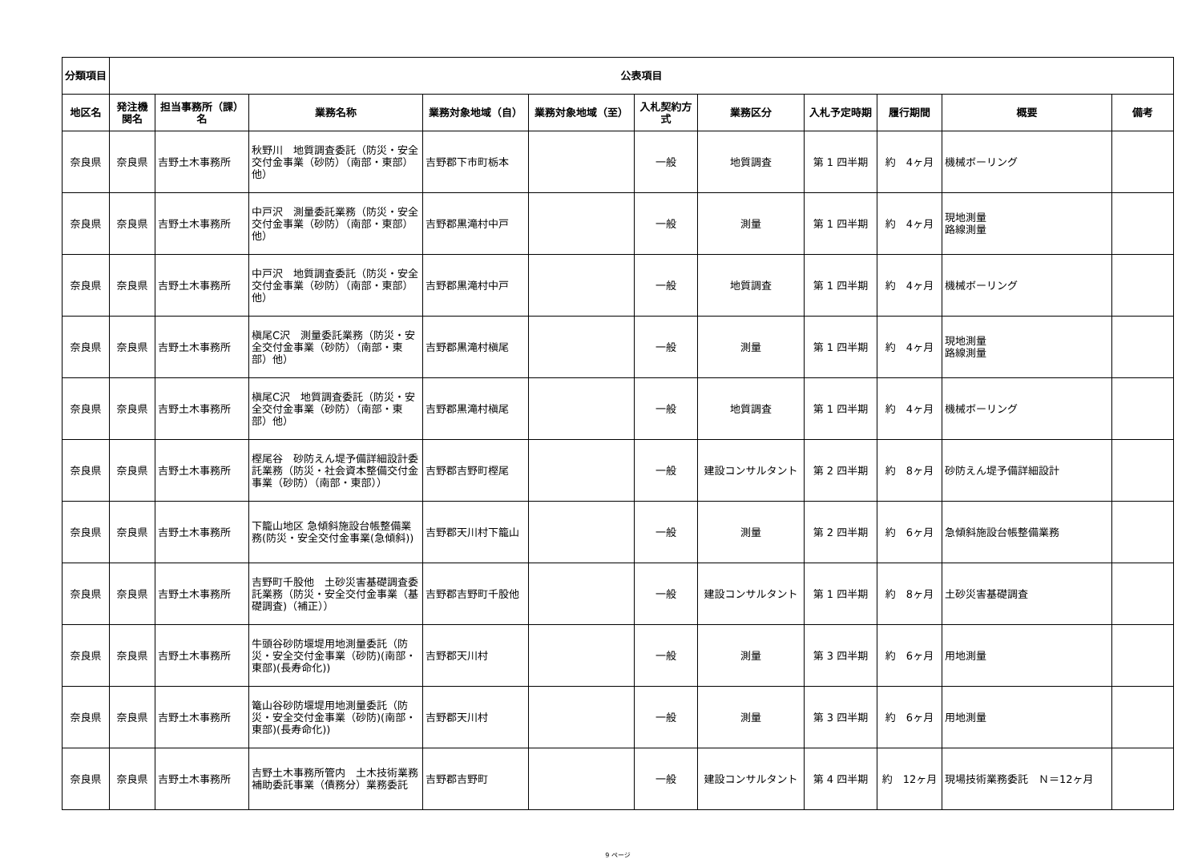| 分類項目 | 公表項目 | | | | | | | | | | |
| --- | --- | --- | --- | --- | --- | --- | --- | --- | --- | --- | --- |
| 地区名 | 発注機関名 | 担当事務所（課）名 | 業務名称 | 業務対象地域（自） | 業務対象地域（至） | 入札契約方式 | 業務区分 | 入札予定時期 | 履行期間 | 概要 | 備考 |
| 奈良県 | 奈良県 | 吉野土木事務所 | 秋野川 地質調査委託（防災・安全交付金事業（砂防）（南部・東部）他） | 吉野郡下市町栃本 | | 一般 | 地質調査 | 第 1 四半期 | 約 4ヶ月 | 機械ボーリング | |
| 奈良県 | 奈良県 | 吉野土木事務所 | 中戸沢 測量委託業務（防災・安全交付金事業（砂防）（南部・東部）他） | 吉野郡黒滝村中戸 | | 一般 | 測量 | 第 1 四半期 | 約 4ヶ月 | 現地測量 路線測量 | |
| 奈良県 | 奈良県 | 吉野土木事務所 | 中戸沢 地質調査委託（防災・安全交付金事業（砂防）（南部・東部）他） | 吉野郡黒滝村中戸 | | 一般 | 地質調査 | 第 1 四半期 | 約 4ヶ月 | 機械ボーリング | |
| 奈良県 | 奈良県 | 吉野土木事務所 | 槇尾C沢 測量委託業務（防災・安全交付金事業（砂防）（南部・東部）他） | 吉野郡黒滝村槇尾 | | 一般 | 測量 | 第 1 四半期 | 約 4ヶ月 | 現地測量 路線測量 | |
| 奈良県 | 奈良県 | 吉野土木事務所 | 槇尾C沢 地質調査委託（防災・安全交付金事業（砂防）（南部・東部）他） | 吉野郡黒滝村槇尾 | | 一般 | 地質調査 | 第 1 四半期 | 約 4ヶ月 | 機械ボーリング | |
| 奈良県 | 奈良県 | 吉野土木事務所 | 樫尾谷 砂防えん堤予備詳細設計委託業務（防災・社会資本整備交付金事業（砂防）（南部・東部）） | 吉野郡吉野町樫尾 | | 一般 | 建設コンサルタント | 第 2 四半期 | 約 8ヶ月 | 砂防えん堤予備詳細設計 | |
| 奈良県 | 奈良県 | 吉野土木事務所 | 下籠山地区 急傾斜施設台帳整備業務(防災・安全交付金事業(急傾斜)) | 吉野郡天川村下籠山 | | 一般 | 測量 | 第 2 四半期 | 約 6ヶ月 | 急傾斜施設台帳整備業務 | |
| 奈良県 | 奈良県 | 吉野土木事務所 | 吉野町千股他 土砂災害基礎調査委託業務（防災・安全交付金事業（基礎調査)（補正）） | 吉野郡吉野町千股他 | | 一般 | 建設コンサルタント | 第 1 四半期 | 約 8ヶ月 | 土砂災害基礎調査 | |
| 奈良県 | 奈良県 | 吉野土木事務所 | 牛頭谷砂防堰堤用地測量委託（防災・安全交付金事業（砂防)(南部・東部)(長寿命化)) | 吉野郡天川村 | | 一般 | 測量 | 第 3 四半期 | 約 6ヶ月 | 用地測量 | |
| 奈良県 | 奈良県 | 吉野土木事務所 | 篭山谷砂防堰堤用地測量委託（防災・安全交付金事業（砂防)(南部・東部)(長寿命化)) | 吉野郡天川村 | | 一般 | 測量 | 第 3 四半期 | 約 6ヶ月 | 用地測量 | |
| 奈良県 | 奈良県 | 吉野土木事務所 | 吉野土木事務所管内 土木技術業務補助委託事業（債務分）業務委託 | 吉野郡吉野町 | | 一般 | 建設コンサルタント | 第 4 四半期 | 約 12ヶ月 | 現場技術業務委託 Ｎ＝12ヶ月 | |
9 ページ